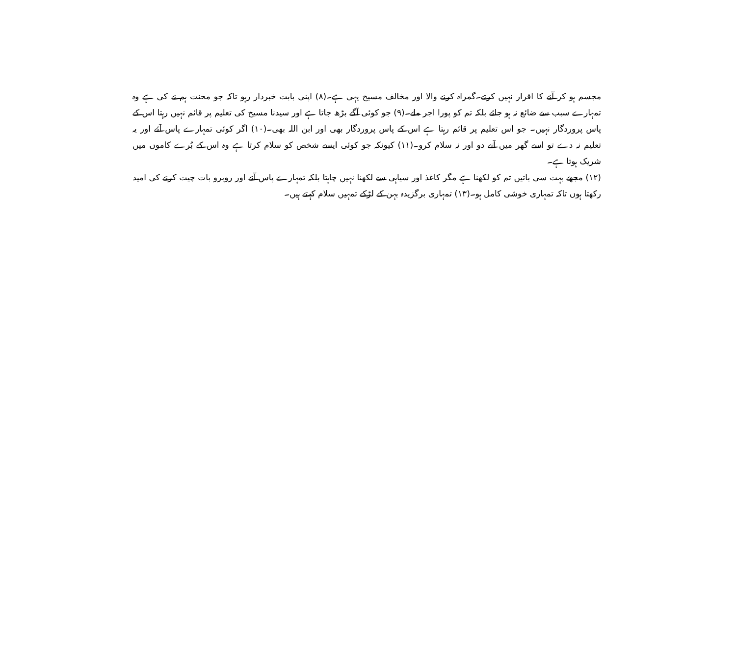مجسم ہو کر آنے کا اقرار نہیں کرتے۔گمراہ کرنے والا اور مخالف مسیح یہی ہے۔(۸) اپنی بابت خبردار رہو تاکہ جو محنت ہم نے کی ہے وہ تمہارے سبب سے ضائع نہ ہو جائے بلکہ تم کو پورا اجر ملے۔(۹) جو کوئی آگے بڑھ جاتا ہے اور سیدنا مسیح کی تعلیم پر قائم نہیں رہتا اس کے پاس پروردگار نہیں۔ جو اس تعلیم پر قائم رہتا ہے اس کے پاس پروردگار بھی اور ابن اللہ بھی۔(۱۰) اگر کوئی تمہارے پاس آئے اور یہ تعلیم نہ دے تو اسے گھر میں آنے دو اور نہ سلام کرو۔(۱۱) کیونکہ جو کوئی ایسے شخص کو سلام کرتا ہے وہ اس کے بُرے کاموں میں شریک ہوتا ہے۔
(۱۲) مجھے بہت سی باتیں تم کو لکھنا ہے مگر کاغذ اور سیاہی سے لکھنا نہیں چاہتا بلکہ تمہارے پاس آنے اور روبرو بات چیت کرنے کی امید رکھتا ہوں تاکہ تمہاری خوشی کامل ہو۔(۱۳) تمہاری برگزیدہ بہن کے لڑکے تمہیں سلام کہتے ہیں۔